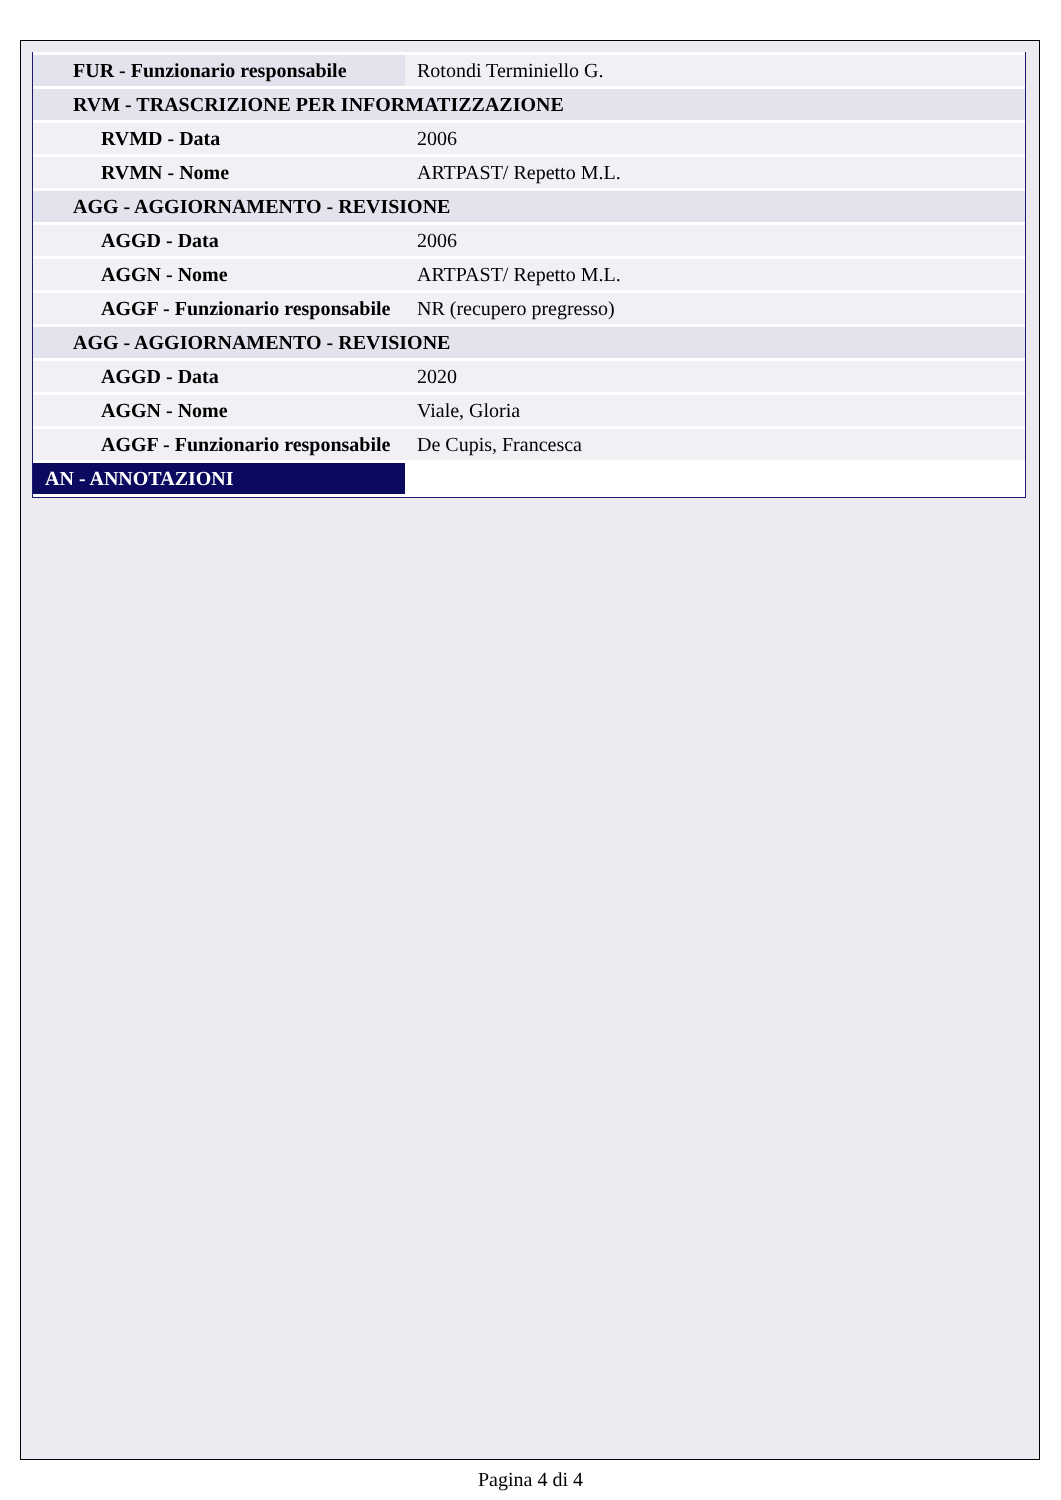| FUR - Funzionario responsabile | Rotondi Terminiello G. |
| RVM - TRASCRIZIONE PER INFORMATIZZAZIONE | |
| RVMD - Data | 2006 |
| RVMN - Nome | ARTPAST/ Repetto M.L. |
| AGG - AGGIORNAMENTO - REVISIONE | |
| AGGD - Data | 2006 |
| AGGN - Nome | ARTPAST/ Repetto M.L. |
| AGGF - Funzionario responsabile | NR (recupero pregresso) |
| AGG - AGGIORNAMENTO - REVISIONE | |
| AGGD - Data | 2020 |
| AGGN - Nome | Viale, Gloria |
| AGGF - Funzionario responsabile | De Cupis, Francesca |
| AN - ANNOTAZIONI | |
Pagina 4 di 4